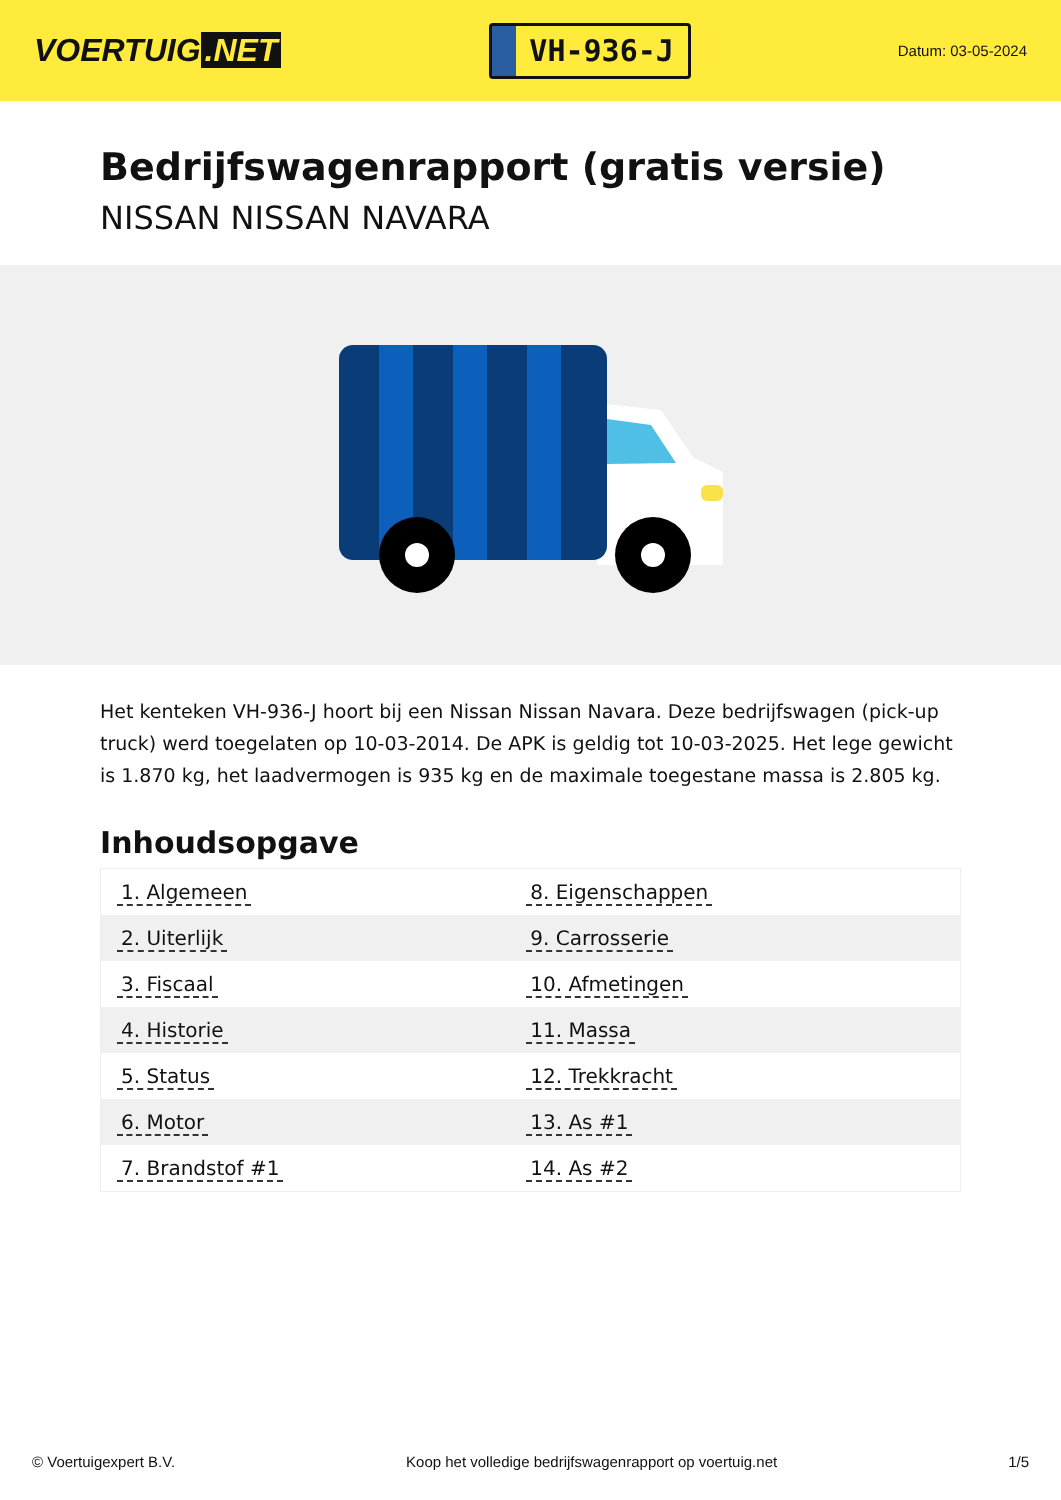VOERTUIG.NET
VH-936-J
Datum: 03-05-2024
Bedrijfswagenrapport (gratis versie)
NISSAN NISSAN NAVARA
Het kenteken VH-936-J hoort bij een Nissan Nissan Navara. Deze bedrijfswagen (pick-up truck) werd toegelaten op 10-03-2014. De APK is geldig tot 10-03-2025. Het lege gewicht is 1.870 kg, het laadvermogen is 935 kg en de maximale toegestane massa is 2.805 kg.
Inhoudsopgave
| 1. Algemeen | 8. Eigenschappen |
| 2. Uiterlijk | 9. Carrosserie |
| 3. Fiscaal | 10. Afmetingen |
| 4. Historie | 11. Massa |
| 5. Status | 12. Trekkracht |
| 6. Motor | 13. As #1 |
| 7. Brandstof #1 | 14. As #2 |
© Voertuigexpert B.V. Koop het volledige bedrijfswagenrapport op voertuig.net 1/5